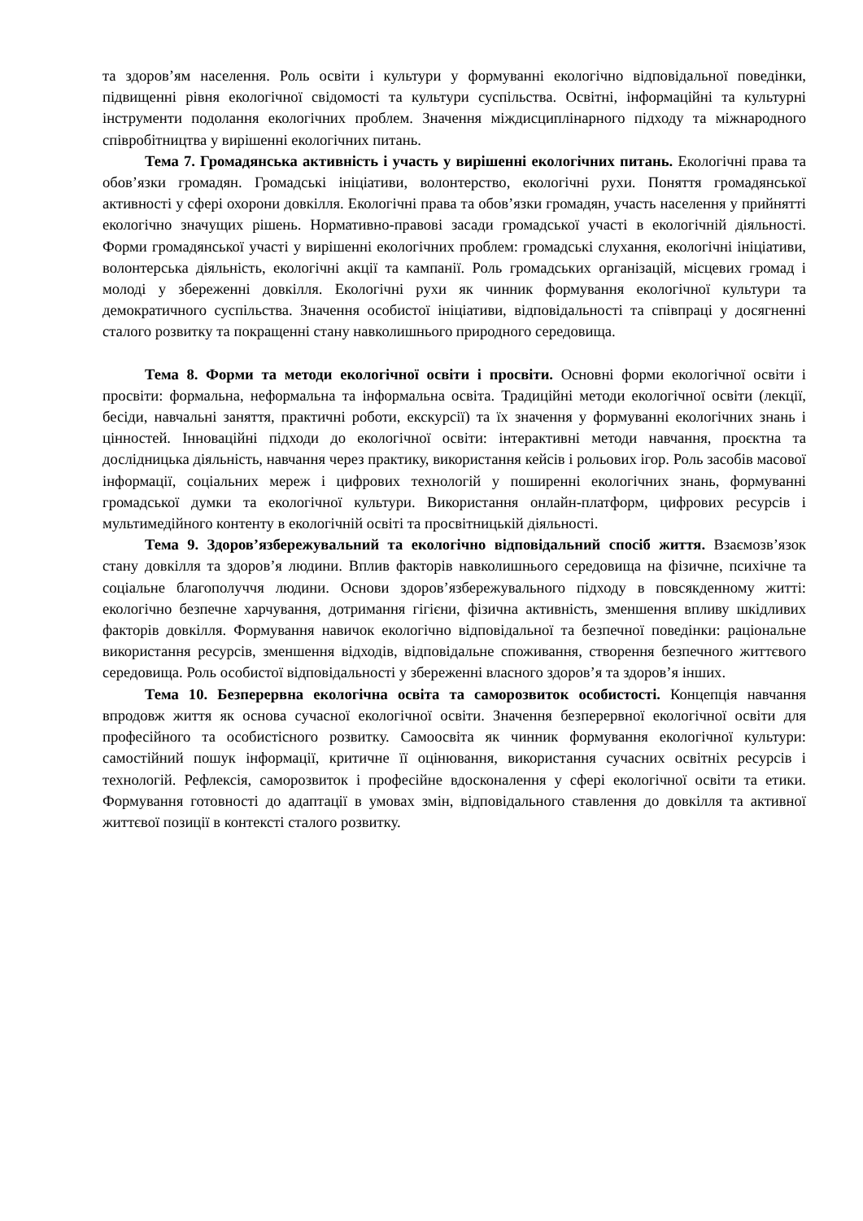та здоров’ям населення. Роль освіти і культури у формуванні екологічно відповідальної поведінки, підвищенні рівня екологічної свідомості та культури суспільства. Освітні, інформаційні та культурні інструменти подолання екологічних проблем. Значення міждисциплінарного підходу та міжнародного співробітництва у вирішенні екологічних питань.
Тема 7. Громадянська активність і участь у вирішенні екологічних питань. Екологічні права та обов’язки громадян. Громадські ініціативи, волонтерство, екологічні рухи. Поняття громадянської активності у сфері охорони довкілля. Екологічні права та обов’язки громадян, участь населення у прийнятті екологічно значущих рішень. Нормативно-правові засади громадської участі в екологічній діяльності. Форми громадянської участі у вирішенні екологічних проблем: громадські слухання, екологічні ініціативи, волонтерська діяльність, екологічні акції та кампанії. Роль громадських організацій, місцевих громад і молоді у збереженні довкілля. Екологічні рухи як чинник формування екологічної культури та демократичного суспільства. Значення особистої ініціативи, відповідальності та співпраці у досягненні сталого розвитку та покращенні стану навколишнього природного середовища.
Тема 8. Форми та методи екологічної освіти і просвіти. Основні форми екологічної освіти і просвіти: формальна, неформальна та інформальна освіта. Традиційні методи екологічної освіти (лекції, бесіди, навчальні заняття, практичні роботи, екскурсії) та їх значення у формуванні екологічних знань і цінностей. Інноваційні підходи до екологічної освіти: інтерактивні методи навчання, проєктна та дослідницька діяльність, навчання через практику, використання кейсів і рольових ігор. Роль засобів масової інформації, соціальних мереж і цифрових технологій у поширенні екологічних знань, формуванні громадської думки та екологічної культури. Використання онлайн-платформ, цифрових ресурсів і мультимедійного контенту в екологічній освіті та просвітницькій діяльності.
Тема 9. Здоров’язбережувальний та екологічно відповідальний спосіб життя. Взаємозв’язок стану довкілля та здоров’я людини. Вплив факторів навколишнього середовища на фізичне, психічне та соціальне благополуччя людини. Основи здоров’язбережувального підходу в повсякденному житті: екологічно безпечне харчування, дотримання гігієни, фізична активність, зменшення впливу шкідливих факторів довкілля. Формування навичок екологічно відповідальної та безпечної поведінки: раціональне використання ресурсів, зменшення відходів, відповідальне споживання, створення безпечного життєвого середовища. Роль особистої відповідальності у збереженні власного здоров’я та здоров’я інших.
Тема 10. Безперервна екологічна освіта та саморозвиток особистості. Концепція навчання впродовж життя як основа сучасної екологічної освіти. Значення безперервної екологічної освіти для професійного та особистісного розвитку. Самоосвіта як чинник формування екологічної культури: самостійний пошук інформації, критичне її оцінювання, використання сучасних освітніх ресурсів і технологій. Рефлексія, саморозвиток і професійне вдосконалення у сфері екологічної освіти та етики. Формування готовності до адаптації в умовах змін, відповідального ставлення до довкілля та активної життєвої позиції в контексті сталого розвитку.